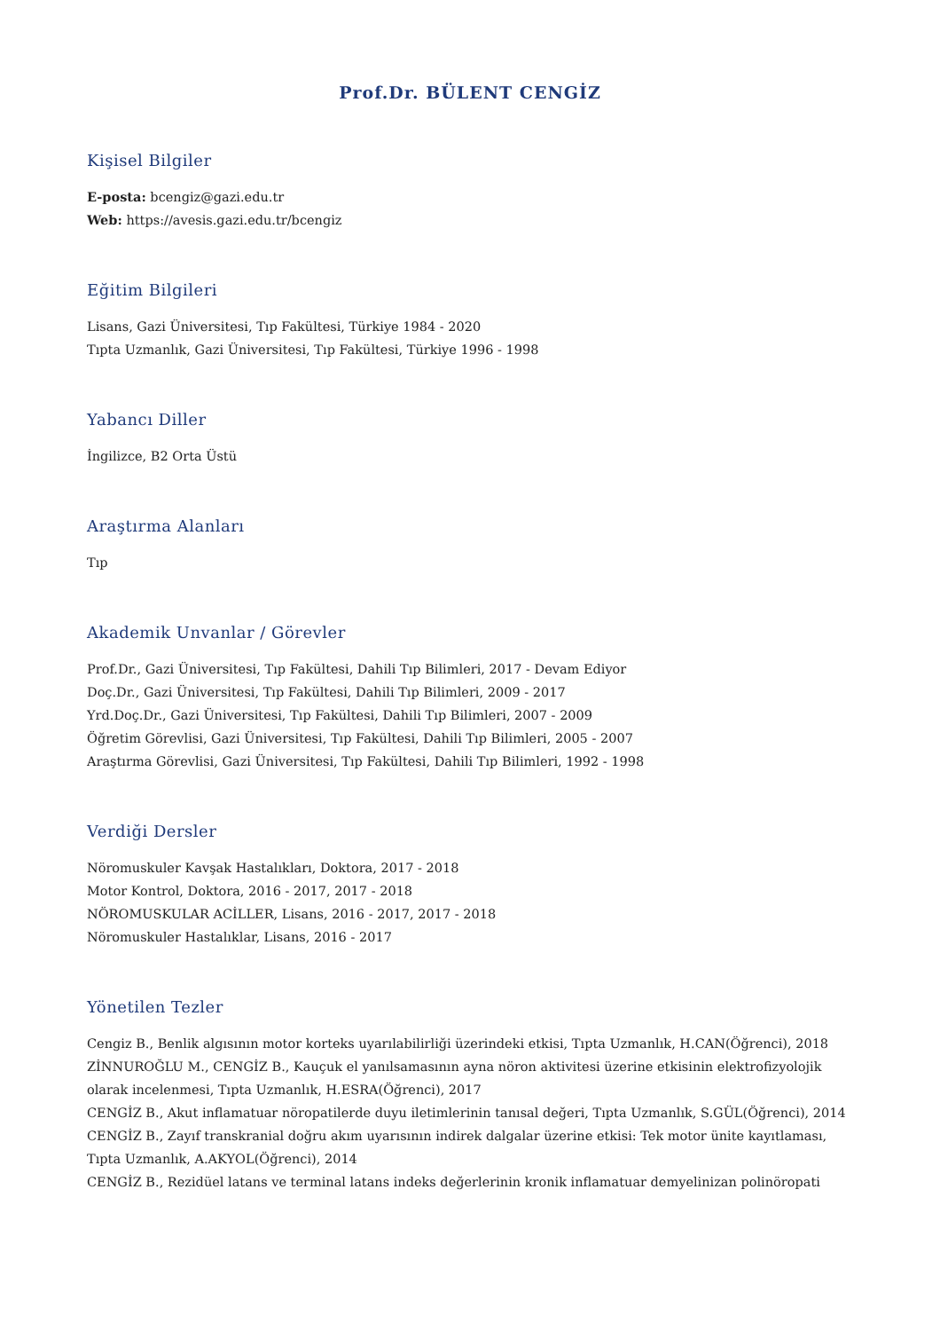Prof.Dr. BÜLENT CENGİZ
Kişisel Bilgiler
E-posta: bcengiz@gazi.edu.tr
Web: https://avesis.gazi.edu.tr/bcengiz
Eğitim Bilgileri
Lisans, Gazi Üniversitesi, Tıp Fakültesi, Türkiye 1984 - 2020
Tıpta Uzmanlık, Gazi Üniversitesi, Tıp Fakültesi, Türkiye 1996 - 1998
Yabancı Diller
İngilizce, B2 Orta Üstü
Araştırma Alanları
Tıp
Akademik Unvanlar / Görevler
Prof.Dr., Gazi Üniversitesi, Tıp Fakültesi, Dahili Tıp Bilimleri, 2017 - Devam Ediyor
Doç.Dr., Gazi Üniversitesi, Tıp Fakültesi, Dahili Tıp Bilimleri, 2009 - 2017
Yrd.Doç.Dr., Gazi Üniversitesi, Tıp Fakültesi, Dahili Tıp Bilimleri, 2007 - 2009
Öğretim Görevlisi, Gazi Üniversitesi, Tıp Fakültesi, Dahili Tıp Bilimleri, 2005 - 2007
Araştırma Görevlisi, Gazi Üniversitesi, Tıp Fakültesi, Dahili Tıp Bilimleri, 1992 - 1998
Verdiği Dersler
Nöromuskuler Kavşak Hastalıkları, Doktora, 2017 - 2018
Motor Kontrol, Doktora, 2016 - 2017, 2017 - 2018
NÖROMUSKULAR ACİLLER, Lisans, 2016 - 2017, 2017 - 2018
Nöromuskuler Hastalıklar, Lisans, 2016 - 2017
Yönetilen Tezler
Cengiz B., Benlik algısının motor korteks uyarılabilirliği üzerindeki etkisi, Tıpta Uzmanlık, H.CAN(Öğrenci), 2018
ZİNNUROĞLU M., CENGİZ B., Kauçuk el yanılsamasının ayna nöron aktivitesi üzerine etkisinin elektrofizyolojik olarak incelenmesi, Tıpta Uzmanlık, H.ESRA(Öğrenci), 2017
CENGİZ B., Akut inflamatuar nöropatilerde duyu iletimlerinin tanısal değeri, Tıpta Uzmanlık, S.GÜL(Öğrenci), 2014
CENGİZ B., Zayıf transkranial doğru akım uyarısının indirek dalgalar üzerine etkisi: Tek motor ünite kayıtlaması, Tıpta Uzmanlık, A.AKYOL(Öğrenci), 2014
CENGİZ B., Rezidüel latans ve terminal latans indeks değerlerinin kronik inflamatuar demyelinizan polinöropati